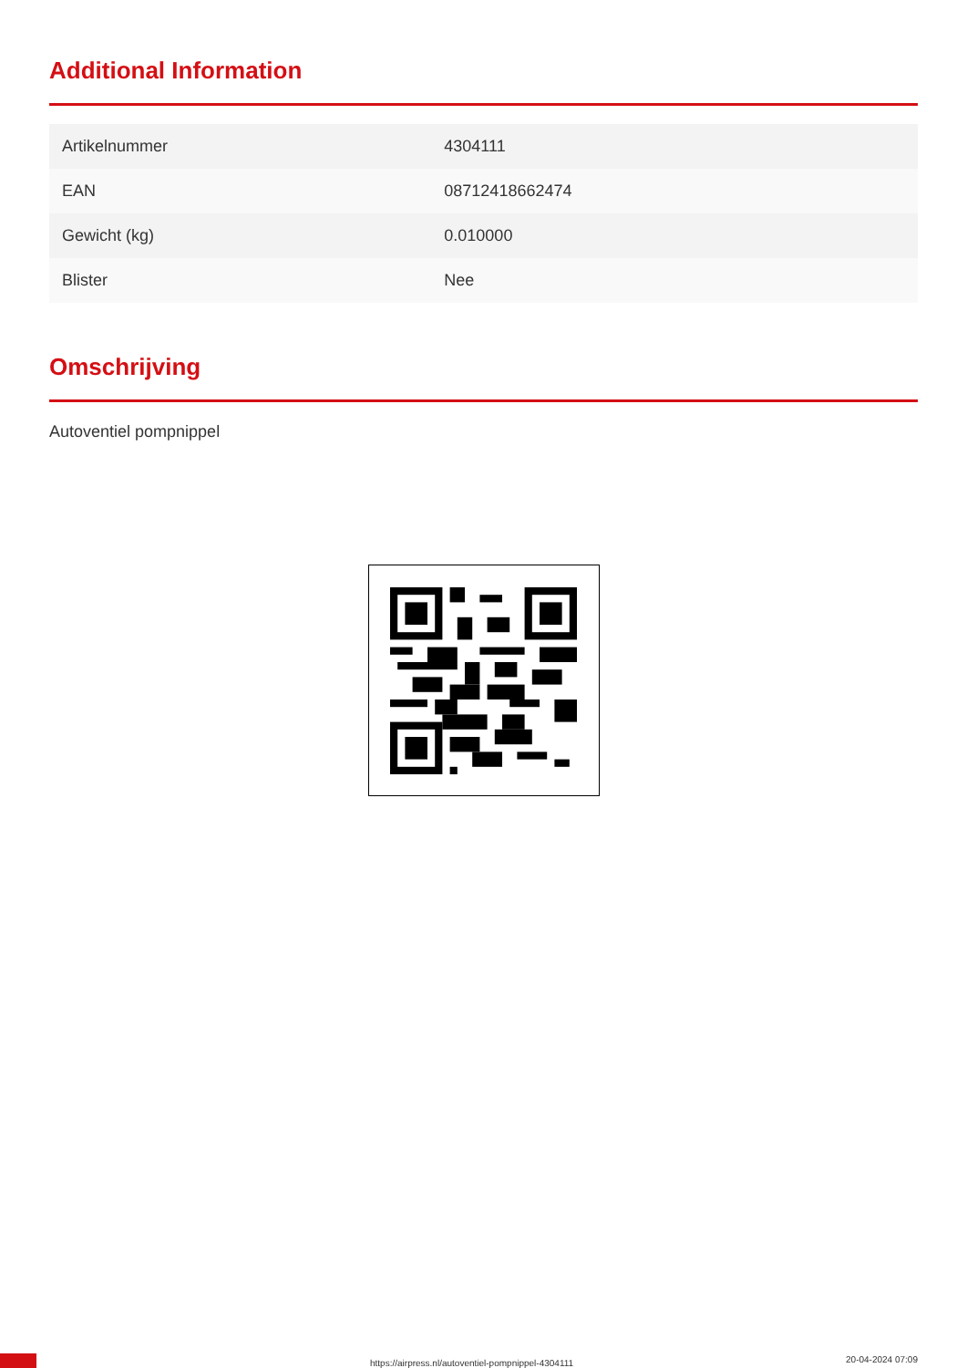Additional Information
| Artikelnummer | 4304111 |
| EAN | 08712418662474 |
| Gewicht (kg) | 0.010000 |
| Blister | Nee |
Omschrijving
Autoventiel pompnippel
https://airpress.nl/autoventiel-pompnippel-4304111 20-04-2024 07:09